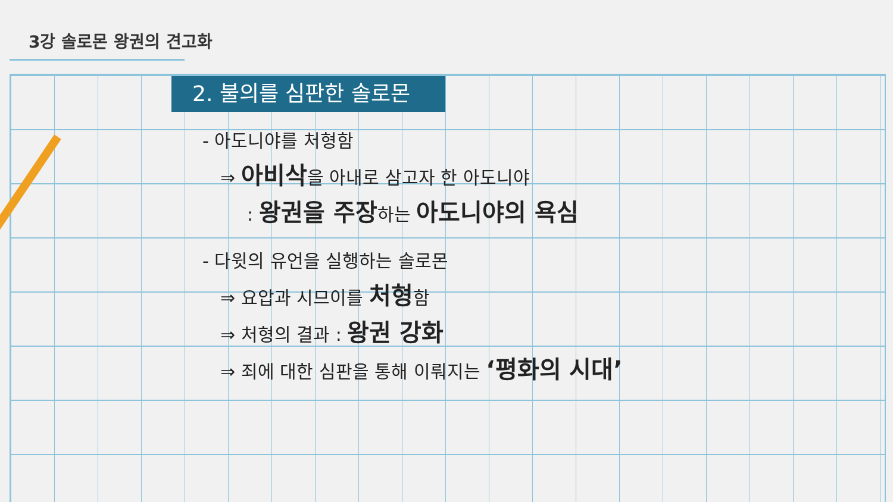3강 솔로몬 왕권의 견고화
2. 불의를 심판한 솔로몬
- 아도니야를 처형함
⇒ 아비삭을 아내로 삼고자 한 아도니야
: 왕권을 주장하는 아도니야의 욕심
- 다윗의 유언을 실행하는 솔로몬
⇒ 요압과 시므이를 처형함
⇒ 처형의 결과 : 왕권 강화
⇒ 죄에 대한 심판을 통해 이뤄지는 ‘평화의 시대’